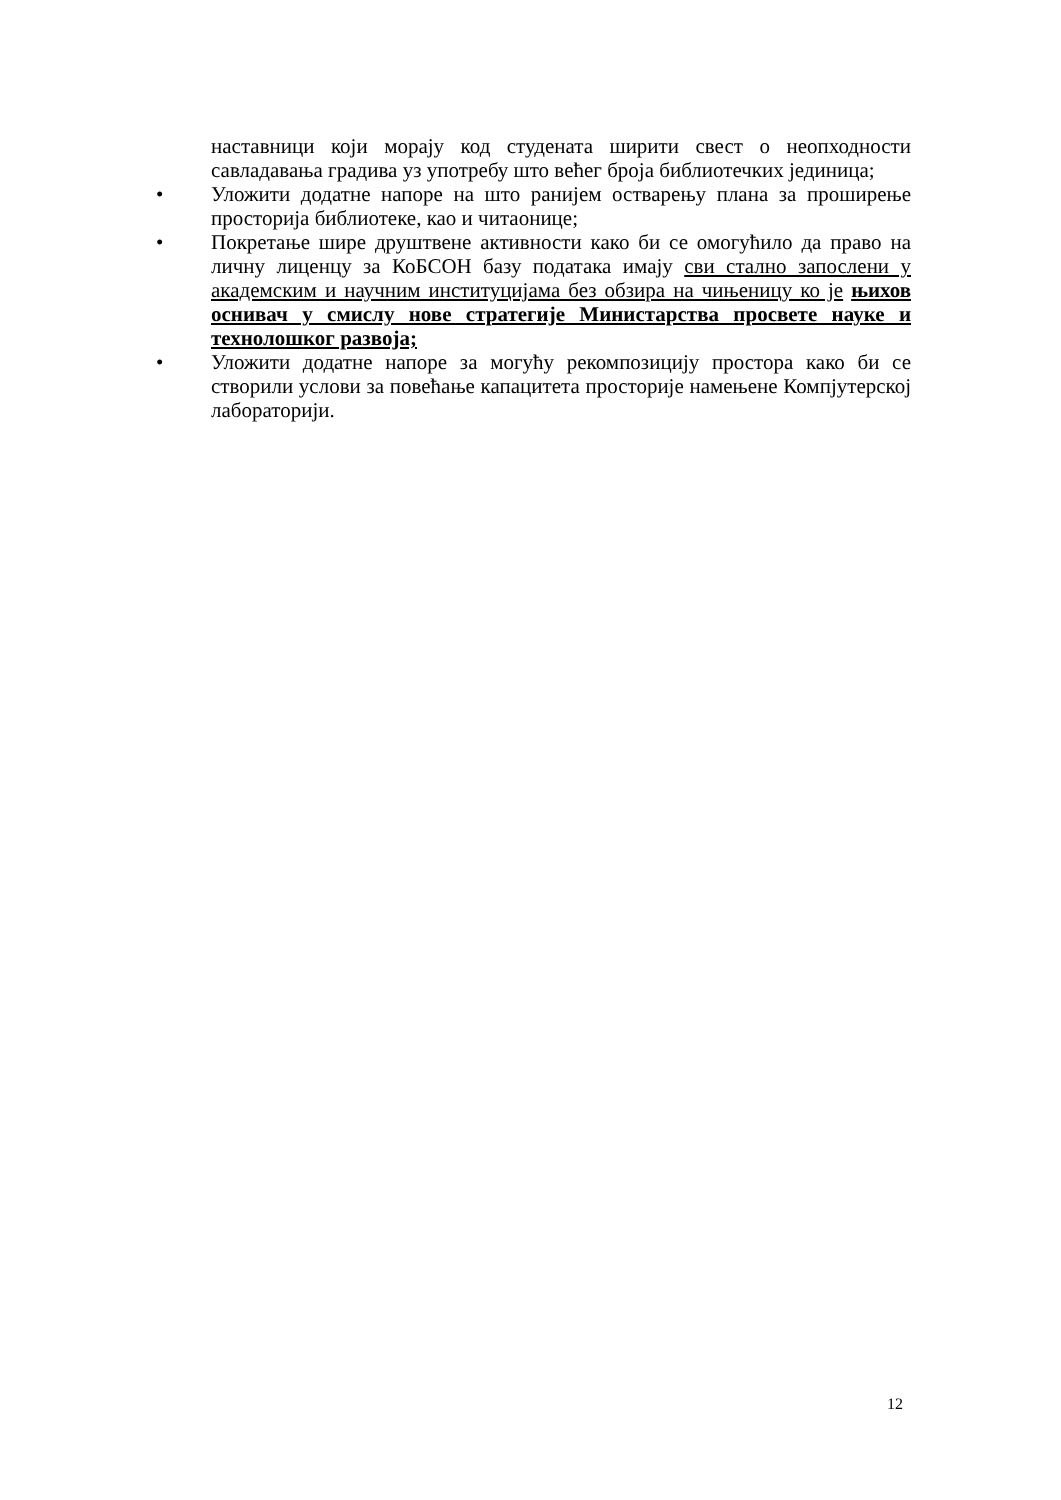наставници који морају код студената ширити свест о неопходности савладавања градива уз употребу што већег броја библиотечких јединица;
• Уложити додатне напоре на што ранијем остварењу плана за проширење просторија библиотеке, као и читаонице;
• Покретање шире друштвене активности како би се омогућило да право на личну лиценцу за КоБСОН базу података имају сви стално запослени у академским и научним институцијама без обзира на чињеницу ко је њихов оснивач у смислу нове стратегије Министарства просвете науке и технолошког развоја;
• Уложити додатне напоре за могућу рекомпозицију простора како би се створили услови за повећање капацитета просторије намењене Компјутерској лабораторији.
12